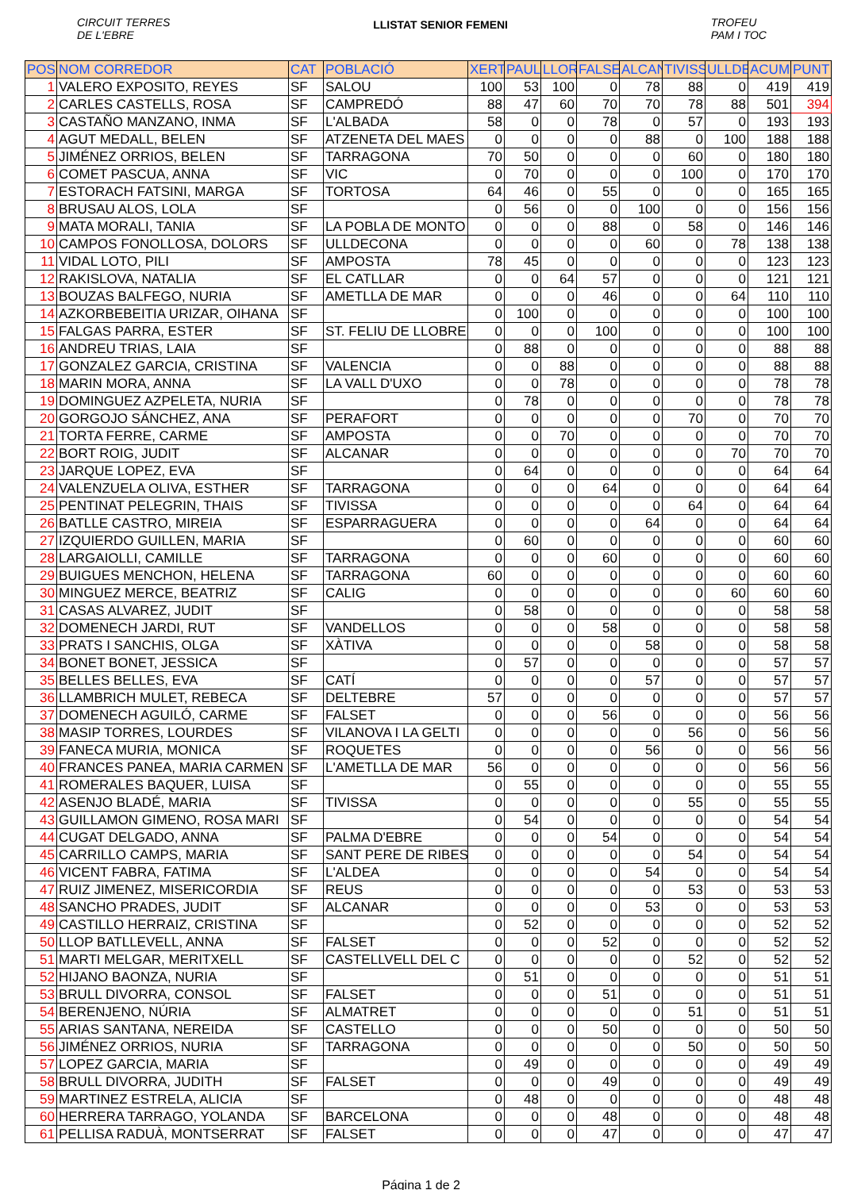CIRCUIT TERRES
DE L'EBRE
LLISTAT SENIOR FEMENI
TROFEU
PAM I TOC
| POS | NOM CORREDOR | CAT | POBLACIÓ | XERT | PAUL | LLOR | FALSE | ALCAN | TIVISS | ULLDE | ACUM | PUNT |
| --- | --- | --- | --- | --- | --- | --- | --- | --- | --- | --- | --- | --- |
| 1 | VALERO EXPOSITO, REYES | SF | SALOU | 100 | 53 | 100 | 0 | 78 | 88 | 0 | 419 | 419 |
| 2 | CARLES CASTELLS, ROSA | SF | CAMPREDÓ | 88 | 47 | 60 | 70 | 70 | 78 | 88 | 501 | 394 |
| 3 | CASTAÑO MANZANO, INMA | SF | L'ALBADA | 58 | 0 | 0 | 78 | 0 | 57 | 0 | 193 | 193 |
| 4 | AGUT MEDALL, BELEN | SF | ATZENETA DEL MAES | 0 | 0 | 0 | 0 | 88 | 0 | 100 | 188 | 188 |
| 5 | JIMÉNEZ ORRIOS, BELEN | SF | TARRAGONA | 70 | 50 | 0 | 0 | 0 | 60 | 0 | 180 | 180 |
| 6 | COMET PASCUA, ANNA | SF | VIC | 0 | 70 | 0 | 0 | 0 | 100 | 0 | 170 | 170 |
| 7 | ESTORACH FATSINI, MARGA | SF | TORTOSA | 64 | 46 | 0 | 55 | 0 | 0 | 0 | 165 | 165 |
| 8 | BRUSAU ALOS, LOLA | SF | | 0 | 56 | 0 | 0 | 100 | 0 | 0 | 156 | 156 |
| 9 | MATA MORALI, TANIA | SF | LA POBLA DE MONTO | 0 | 0 | 0 | 88 | 0 | 58 | 0 | 146 | 146 |
| 10 | CAMPOS FONOLLOSA, DOLORS | SF | ULLDECONA | 0 | 0 | 0 | 0 | 60 | 0 | 78 | 138 | 138 |
| 11 | VIDAL LOTO, PILI | SF | AMPOSTA | 78 | 45 | 0 | 0 | 0 | 0 | 0 | 123 | 123 |
| 12 | RAKISLOVA, NATALIA | SF | EL CATLLAR | 0 | 0 | 64 | 57 | 0 | 0 | 0 | 121 | 121 |
| 13 | BOUZAS BALFEGO, NURIA | SF | AMETLLA DE MAR | 0 | 0 | 0 | 46 | 0 | 0 | 64 | 110 | 110 |
| 14 | AZKORBEBEITIA URIZAR, OIHANA | SF | | 0 | 100 | 0 | 0 | 0 | 0 | 0 | 100 | 100 |
| 15 | FALGAS PARRA, ESTER | SF | ST. FELIU DE LLOBRE | 0 | 0 | 0 | 100 | 0 | 0 | 0 | 100 | 100 |
| 16 | ANDREU TRIAS, LAIA | SF | | 0 | 88 | 0 | 0 | 0 | 0 | 0 | 88 | 88 |
| 17 | GONZALEZ GARCIA, CRISTINA | SF | VALENCIA | 0 | 0 | 88 | 0 | 0 | 0 | 0 | 88 | 88 |
| 18 | MARIN MORA, ANNA | SF | LA VALL D'UXO | 0 | 0 | 78 | 0 | 0 | 0 | 0 | 78 | 78 |
| 19 | DOMINGUEZ AZPELETA, NURIA | SF | | 0 | 78 | 0 | 0 | 0 | 0 | 0 | 78 | 78 |
| 20 | GORGOJO SÁNCHEZ, ANA | SF | PERAFORT | 0 | 0 | 0 | 0 | 0 | 70 | 0 | 70 | 70 |
| 21 | TORTA FERRE, CARME | SF | AMPOSTA | 0 | 0 | 70 | 0 | 0 | 0 | 0 | 70 | 70 |
| 22 | BORT ROIG, JUDIT | SF | ALCANAR | 0 | 0 | 0 | 0 | 0 | 0 | 70 | 70 | 70 |
| 23 | JARQUE LOPEZ, EVA | SF | | 0 | 64 | 0 | 0 | 0 | 0 | 0 | 64 | 64 |
| 24 | VALENZUELA OLIVA, ESTHER | SF | TARRAGONA | 0 | 0 | 0 | 64 | 0 | 0 | 0 | 64 | 64 |
| 25 | PENTINAT PELEGRIN, THAIS | SF | TIVISSA | 0 | 0 | 0 | 0 | 0 | 64 | 0 | 64 | 64 |
| 26 | BATLLE CASTRO, MIREIA | SF | ESPARRAGUERA | 0 | 0 | 0 | 0 | 64 | 0 | 0 | 64 | 64 |
| 27 | IZQUIERDO GUILLEN, MARIA | SF | | 0 | 60 | 0 | 0 | 0 | 0 | 0 | 60 | 60 |
| 28 | LARGAIOLLI, CAMILLE | SF | TARRAGONA | 0 | 0 | 0 | 60 | 0 | 0 | 0 | 60 | 60 |
| 29 | BUIGUES MENCHON, HELENA | SF | TARRAGONA | 60 | 0 | 0 | 0 | 0 | 0 | 0 | 60 | 60 |
| 30 | MINGUEZ MERCE, BEATRIZ | SF | CALIG | 0 | 0 | 0 | 0 | 0 | 0 | 60 | 60 | 60 |
| 31 | CASAS ALVAREZ, JUDIT | SF | | 0 | 58 | 0 | 0 | 0 | 0 | 0 | 58 | 58 |
| 32 | DOMENECH JARDI, RUT | SF | VANDELLOS | 0 | 0 | 0 | 58 | 0 | 0 | 0 | 58 | 58 |
| 33 | PRATS I SANCHIS, OLGA | SF | XÀTIVA | 0 | 0 | 0 | 0 | 58 | 0 | 0 | 58 | 58 |
| 34 | BONET BONET, JESSICA | SF | | 0 | 57 | 0 | 0 | 0 | 0 | 0 | 57 | 57 |
| 35 | BELLES BELLES, EVA | SF | CATÍ | 0 | 0 | 0 | 0 | 57 | 0 | 0 | 57 | 57 |
| 36 | LLAMBRICH MULET, REBECA | SF | DELTEBRE | 57 | 0 | 0 | 0 | 0 | 0 | 0 | 57 | 57 |
| 37 | DOMENECH AGUILÓ, CARME | SF | FALSET | 0 | 0 | 0 | 56 | 0 | 0 | 0 | 56 | 56 |
| 38 | MASIP TORRES, LOURDES | SF | VILANOVA I LA GELTI | 0 | 0 | 0 | 0 | 0 | 56 | 0 | 56 | 56 |
| 39 | FANECA MURIA, MONICA | SF | ROQUETES | 0 | 0 | 0 | 0 | 56 | 0 | 0 | 56 | 56 |
| 40 | FRANCES PANEA, MARIA CARMEN | SF | L'AMETLLA DE MAR | 56 | 0 | 0 | 0 | 0 | 0 | 0 | 56 | 56 |
| 41 | ROMERALES BAQUER, LUISA | SF | | 0 | 55 | 0 | 0 | 0 | 0 | 0 | 55 | 55 |
| 42 | ASENJO BLADÉ, MARIA | SF | TIVISSA | 0 | 0 | 0 | 0 | 0 | 55 | 0 | 55 | 55 |
| 43 | GUILLAMON GIMENO, ROSA MARI | SF | | 0 | 54 | 0 | 0 | 0 | 0 | 0 | 54 | 54 |
| 44 | CUGAT DELGADO, ANNA | SF | PALMA D'EBRE | 0 | 0 | 0 | 54 | 0 | 0 | 0 | 54 | 54 |
| 45 | CARRILLO CAMPS, MARIA | SF | SANT PERE DE RIBES | 0 | 0 | 0 | 0 | 0 | 54 | 0 | 54 | 54 |
| 46 | VICENT FABRA, FATIMA | SF | L'ALDEA | 0 | 0 | 0 | 0 | 54 | 0 | 0 | 54 | 54 |
| 47 | RUIZ JIMENEZ, MISERICORDIA | SF | REUS | 0 | 0 | 0 | 0 | 0 | 53 | 0 | 53 | 53 |
| 48 | SANCHO PRADES, JUDIT | SF | ALCANAR | 0 | 0 | 0 | 0 | 53 | 0 | 0 | 53 | 53 |
| 49 | CASTILLO HERRAIZ, CRISTINA | SF | | 0 | 52 | 0 | 0 | 0 | 0 | 0 | 52 | 52 |
| 50 | LLOP BATLLEVELL, ANNA | SF | FALSET | 0 | 0 | 0 | 52 | 0 | 0 | 0 | 52 | 52 |
| 51 | MARTI MELGAR, MERITXELL | SF | CASTELLVELL DEL C | 0 | 0 | 0 | 0 | 0 | 52 | 0 | 52 | 52 |
| 52 | HIJANO BAONZA, NURIA | SF | | 0 | 51 | 0 | 0 | 0 | 0 | 0 | 51 | 51 |
| 53 | BRULL DIVORRA, CONSOL | SF | FALSET | 0 | 0 | 0 | 51 | 0 | 0 | 0 | 51 | 51 |
| 54 | BERENJENO, NÚRIA | SF | ALMATRET | 0 | 0 | 0 | 0 | 0 | 51 | 0 | 51 | 51 |
| 55 | ARIAS SANTANA, NEREIDA | SF | CASTELLO | 0 | 0 | 0 | 50 | 0 | 0 | 0 | 50 | 50 |
| 56 | JIMÉNEZ ORRIOS, NURIA | SF | TARRAGONA | 0 | 0 | 0 | 0 | 0 | 50 | 0 | 50 | 50 |
| 57 | LOPEZ GARCIA, MARIA | SF | | 0 | 49 | 0 | 0 | 0 | 0 | 0 | 49 | 49 |
| 58 | BRULL DIVORRA, JUDITH | SF | FALSET | 0 | 0 | 0 | 49 | 0 | 0 | 0 | 49 | 49 |
| 59 | MARTINEZ ESTRELA, ALICIA | SF | | 0 | 48 | 0 | 0 | 0 | 0 | 0 | 48 | 48 |
| 60 | HERRERA TARRAGO, YOLANDA | SF | BARCELONA | 0 | 0 | 0 | 48 | 0 | 0 | 0 | 48 | 48 |
| 61 | PELLISA RADUÀ, MONTSERRAT | SF | FALSET | 0 | 0 | 0 | 47 | 0 | 0 | 0 | 47 | 47 |
Página 1 de 2